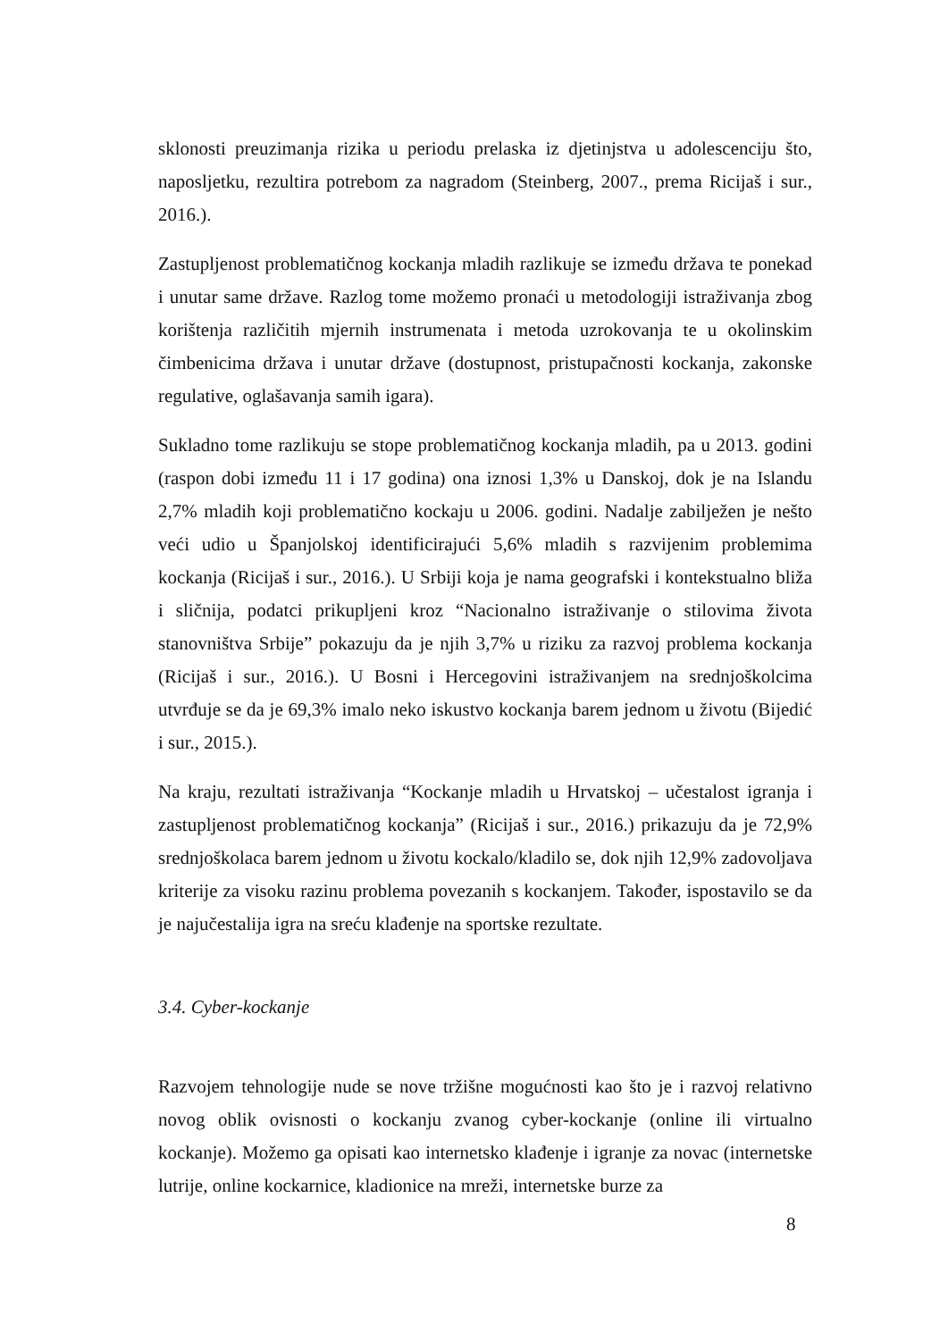sklonosti preuzimanja rizika u periodu prelaska iz djetinjstva u adolescenciju što, naposljetku, rezultira potrebom za nagradom (Steinberg, 2007., prema Ricijaš i sur., 2016.).
Zastupljenost problematičnog kockanja mladih razlikuje se između država te ponekad i unutar same države. Razlog tome možemo pronaći u metodologiji istraživanja zbog korištenja različitih mjernih instrumenata i metoda uzrokovanja te u okolinskim čimbenicima država i unutar države (dostupnost, pristupačnosti kockanja, zakonske regulative, oglašavanja samih igara).
Sukladno tome razlikuju se stope problematičnog kockanja mladih, pa u 2013. godini (raspon dobi između 11 i 17 godina) ona iznosi 1,3% u Danskoj, dok je na Islandu 2,7% mladih koji problematično kockaju u 2006. godini. Nadalje zabilježen je nešto veći udio u Španjolskoj identificirajući 5,6% mladih s razvijenim problemima kockanja (Ricijaš i sur., 2016.). U Srbiji koja je nama geografski i kontekstualno bliža i sličnija, podatci prikupljeni kroz “Nacionalno istraživanje o stilovima života stanovništva Srbije” pokazuju da je njih 3,7% u riziku za razvoj problema kockanja (Ricijaš i sur., 2016.). U Bosni i Hercegovini istraživanjem na srednjoškolcima utvrđuje se da je 69,3% imalo neko iskustvo kockanja barem jednom u životu (Bijedić i sur., 2015.).
Na kraju, rezultati istraživanja “Kockanje mladih u Hrvatskoj – učestalost igranja i zastupljenost problematičnog kockanja” (Ricijaš i sur., 2016.) prikazuju da je 72,9% srednjoškolaca barem jednom u životu kockalo/kladilo se, dok njih 12,9% zadovoljava kriterije za visoku razinu problema povezanih s kockanjem. Također, ispostavilo se da je najučestalija igra na sreću klađenje na sportske rezultate.
3.4. Cyber-kockanje
Razvojem tehnologije nude se nove tržišne mogućnosti kao što je i razvoj relativno novog oblik ovisnosti o kockanju zvanog cyber-kockanje (online ili virtualno kockanje). Možemo ga opisati kao internetsko klađenje i igranje za novac (internetske lutrije, online kockarnice, kladionice na mreži, internetske burze za
8